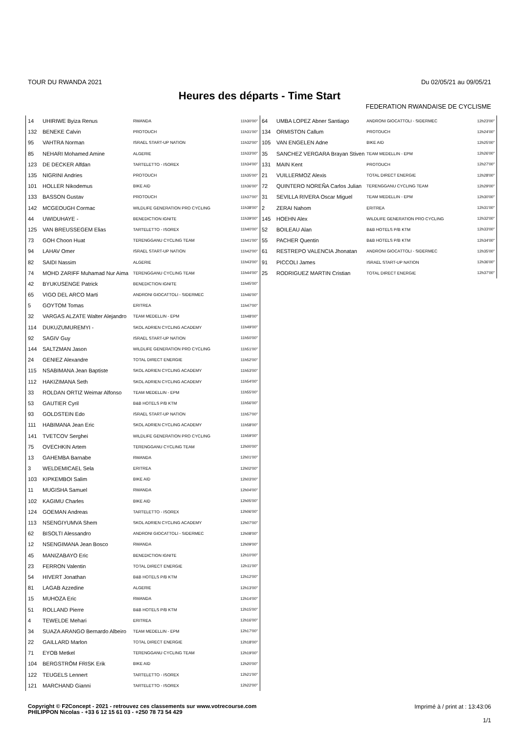TOUR DU RWANDA 2021 Du 02/05/21 au 09/05/21
Heures des départs - Time Start
FEDERATION RWANDAISE DE CYCLISME
| 14 | UHIRIWE Byiza Renus | RWANDA | 11h30'00'' |
| 132 | BENEKE Calvin | PROTOUCH | 11h31'00'' |
| 95 | VAHTRA Norman | ISRAEL START-UP NATION | 11h32'00'' |
| 85 | NEHARI Mohamed Amine | ALGERIE | 11h33'00'' |
| 123 | DE DECKER Alfdan | TARTELETTO - ISOREX | 11h34'00'' |
| 135 | NIGRINI Andries | PROTOUCH | 11h35'00'' |
| 101 | HOLLER Nikodemus | BIKE AID | 11h36'00'' |
| 133 | BASSON Gustav | PROTOUCH | 11h37'00'' |
| 142 | MCGEOUGH Cormac | WILDLIFE GENERATION PRO CYCLING | 11h38'00'' |
| 44 | UWIDUHAYE - | BENEDICTION IGNITE | 11h39'00'' |
| 125 | VAN BREUSSEGEM Elias | TARTELETTO - ISOREX | 11h40'00'' |
| 73 | GOH Choon Huat | TERENGGANU CYCLING TEAM | 11h41'00'' |
| 94 | LAHAV Omer | ISRAEL START-UP NATION | 11h42'00'' |
| 82 | SAIDI Nassim | ALGERIE | 11h43'00'' |
| 74 | MOHD ZARIFF Muhamad Nur Aima | TERENGGANU CYCLING TEAM | 11h44'00'' |
| 42 | BYUKUSENGE Patrick | BENEDICTION IGNITE | 11h45'00'' |
| 65 | VIGO DEL ARCO Marti | ANDRONI GIOCATTOLI - SIDERMEC | 11h46'00'' |
| 5 | GOYTOM Tomas | ERITREA | 11h47'00'' |
| 32 | VARGAS ALZATE Walter Alejandro | TEAM MEDELLIN - EPM | 11h48'00'' |
| 114 | DUKUZUMUREMYI - | SKOL ADRIEN CYCLING ACADEMY | 11h49'00'' |
| 92 | SAGIV Guy | ISRAEL START-UP NATION | 11h50'00'' |
| 144 | SALTZMAN Jason | WILDLIFE GENERATION PRO CYCLING | 11h51'00'' |
| 24 | GENIEZ Alexandre | TOTAL DIRECT ENERGIE | 11h52'00'' |
| 115 | NSABIMANA Jean Baptiste | SKOL ADRIEN CYCLING ACADEMY | 11h53'00'' |
| 112 | HAKIZIMANA Seth | SKOL ADRIEN CYCLING ACADEMY | 11h54'00'' |
| 33 | ROLDAN ORTIZ Weimar Alfonso | TEAM MEDELLIN - EPM | 11h55'00'' |
| 53 | GAUTIER Cyril | B&B HOTELS P/B KTM | 11h56'00'' |
| 93 | GOLDSTEIN Edo | ISRAEL START-UP NATION | 11h57'00'' |
| 111 | HABIMANA Jean Eric | SKOL ADRIEN CYCLING ACADEMY | 11h58'00'' |
| 141 | TVETCOV Serghei | WILDLIFE GENERATION PRO CYCLING | 11h59'00'' |
| 75 | OVECHKIN Artem | TERENGGANU CYCLING TEAM | 12h00'00'' |
| 13 | GAHEMBA Barnabe | RWANDA | 12h01'00'' |
| 3 | WELDEMICAEL Sela | ERITREA | 12h02'00'' |
| 103 | KIPKEMBOI Salim | BIKE AID | 12h03'00'' |
| 11 | MUGISHA Samuel | RWANDA | 12h04'00'' |
| 102 | KAGIMU Charles | BIKE AID | 12h05'00'' |
| 124 | GOEMAN Andreas | TARTELETTO - ISOREX | 12h06'00'' |
| 113 | NSENGIYUMVA Shem | SKOL ADRIEN CYCLING ACADEMY | 12h07'00'' |
| 62 | BISOLTI Alessandro | ANDRONI GIOCATTOLI - SIDERMEC | 12h08'00'' |
| 12 | NSENGIMANA Jean Bosco | RWANDA | 12h09'00'' |
| 45 | MANIZABAYO Eric | BENEDICTION IGNITE | 12h10'00'' |
| 23 | FERRON Valentin | TOTAL DIRECT ENERGIE | 12h11'00'' |
| 54 | HIVERT Jonathan | B&B HOTELS P/B KTM | 12h12'00'' |
| 81 | LAGAB Azzedine | ALGERIE | 12h13'00'' |
| 15 | MUHOZA Eric | RWANDA | 12h14'00'' |
| 51 | ROLLAND Pierre | B&B HOTELS P/B KTM | 12h15'00'' |
| 4 | TEWELDE Mehari | ERITREA | 12h16'00'' |
| 34 | SUAZA ARANGO Bernardo Albeiro | TEAM MEDELLIN - EPM | 12h17'00'' |
| 22 | GAILLARD Marlon | TOTAL DIRECT ENERGIE | 12h18'00'' |
| 71 | EYOB Metkel | TERENGGANU CYCLING TEAM | 12h19'00'' |
| 104 | BERGSTRÖM FRISK Erik | BIKE AID | 12h20'00'' |
| 122 | TEUGELS Lennert | TARTELETTO - ISOREX | 12h21'00'' |
| 121 | MARCHAND Gianni | TARTELETTO - ISOREX | 12h22'00'' |
| 64 | UMBA LOPEZ Abner Santiago | ANDRONI GIOCATTOLI - SIDERMEC | 12h23'00'' |
| 134 | ORMISTON Callum | PROTOUCH | 12h24'00'' |
| 105 | VAN ENGELEN Adne | BIKE AID | 12h25'00'' |
| 35 | SANCHEZ VERGARA Brayan Stiven | TEAM MEDELLIN - EPM | 12h26'00'' |
| 131 | MAIN Kent | PROTOUCH | 12h27'00'' |
| 21 | VUILLERMOZ Alexis | TOTAL DIRECT ENERGIE | 12h28'00'' |
| 72 | QUINTERO NOREÑA Carlos Julian | TERENGGANU CYCLING TEAM | 12h29'00'' |
| 31 | SEVILLA RIVERA Oscar Miguel | TEAM MEDELLIN - EPM | 12h30'00'' |
| 2 | ZERAI Nahom | ERITREA | 12h31'00'' |
| 145 | HOEHN Alex | WILDLIFE GENERATION PRO CYCLING | 12h32'00'' |
| 52 | BOILEAU Alan | B&B HOTELS P/B KTM | 12h33'00'' |
| 55 | PACHER Quentin | B&B HOTELS P/B KTM | 12h34'00'' |
| 61 | RESTREPO VALENCIA Jhonatan | ANDRONI GIOCATTOLI - SIDERMEC | 12h35'00'' |
| 91 | PICCOLI James | ISRAEL START-UP NATION | 12h36'00'' |
| 25 | RODRIGUEZ MARTIN Cristian | TOTAL DIRECT ENERGIE | 12h37'00'' |
Copyright © F2Concept - 2021 - retrouvez ces classements sur www.votrecourse.com
PHILIPPON Nicolas - +33 6 12 15 61 03 - +250 78 73 54 429
Imprimé à / print at : 13:43:06
1/1